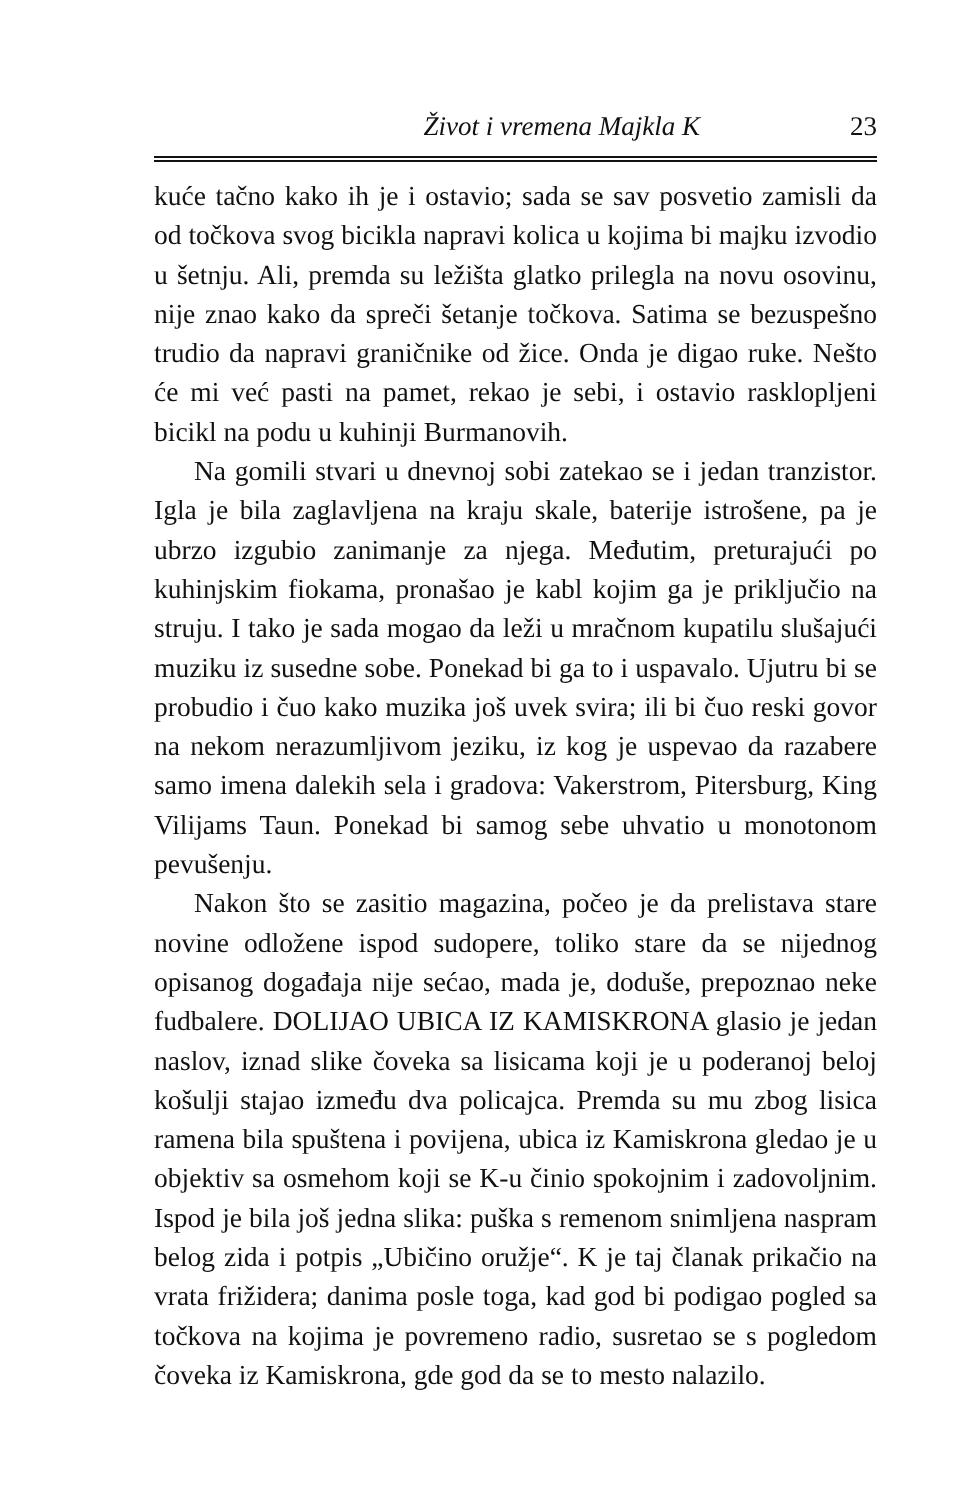Život i vremena Majkla K 23
kuće tačno kako ih je i ostavio; sada se sav posvetio zamisli da od točkova svog bicikla napravi kolica u kojima bi majku izvodio u šetnju. Ali, premda su ležišta glatko prilegla na novu osovinu, nije znao kako da spreči šetanje točkova. Satima se bezuspešno trudio da napravi graničnike od žice. Onda je digao ruke. Nešto će mi već pasti na pamet, rekao je sebi, i ostavio rasklopljeni bicikl na podu u kuhinji Burmanovih.
Na gomili stvari u dnevnoj sobi zatekao se i jedan tranzistor. Igla je bila zaglavljena na kraju skale, baterije istrošene, pa je ubrzo izgubio zanimanje za njega. Međutim, preturajući po kuhinjskim fiokama, pronašao je kabl kojim ga je priključio na struju. I tako je sada mogao da leži u mračnom kupatilu slušajući muziku iz susedne sobe. Ponekad bi ga to i uspavalo. Ujutru bi se probudio i čuo kako muzika još uvek svira; ili bi čuo reski govor na nekom nerazumljivom jeziku, iz kog je uspevao da razabere samo imena dalekih sela i gradova: Vakerstrom, Pitersburg, King Vilijams Taun. Ponekad bi samog sebe uhvatio u monotonom pevušenju.
Nakon što se zasitio magazina, počeo je da prelistava stare novine odložene ispod sudopere, toliko stare da se nijednog opisanog događaja nije sećao, mada je, doduše, prepoznao neke fudbalere. DOLIJAO UBICA IZ KAMISKRONA glasio je jedan naslov, iznad slike čoveka sa lisicama koji je u poderanoj beloj košulji stajao između dva policajca. Premda su mu zbog lisica ramena bila spuštena i povijena, ubica iz Kamiskrona gledao je u objektiv sa osmehom koji se K-u činio spokojnim i zadovoljnim. Ispod je bila još jedna slika: puška s remenom snimljena naspram belog zida i potpis „Ubičino oružje“. K je taj članak prikačio na vrata frižidera; danima posle toga, kad god bi podigao pogled sa točkova na kojima je povremeno radio, susretao se s pogledom čoveka iz Kamiskrona, gde god da se to mesto nalazilo.